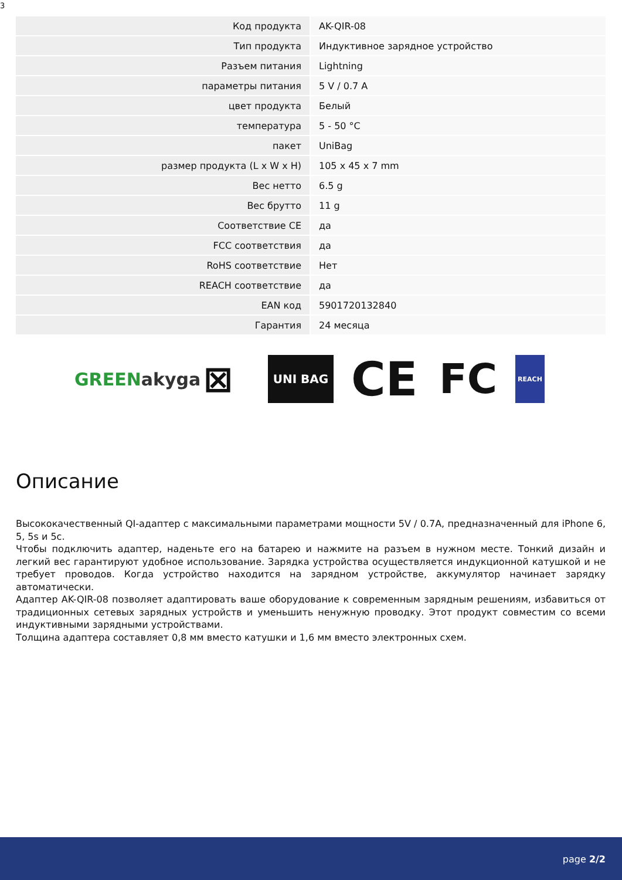3
| Код продукта | AK-QIR-08 |
| Тип продукта | Индуктивное зарядное устройство |
| Разъем питания | Lightning |
| параметры питания | 5 V / 0.7 A |
| цвет продукта | Белый |
| температура | 5 - 50 °C |
| пакет | UniBag |
| размер продукта (L x W x H) | 105 x 45 x 7 mm |
| Вес нетто | 6.5 g |
| Вес брутто | 11 g |
| Соответствие CE | да |
| FCC соответствия | да |
| RoHS соответствие | Нет |
| REACH соответствие | да |
| EAN код | 5901720132840 |
| Гарантия | 24 месяца |
GREEN akyga
⊠
UNI BAG
CE FC
REACH
Описание
Высококачественный QI-адаптер с максимальными параметрами мощности 5V / 0.7A, предназначенный для iPhone 6, 5, 5s и 5c.
Чтобы подключить адаптер, наденьте его на батарею и нажмите на разъем в нужном месте. Тонкий дизайн и легкий вес гарантируют удобное использование. Зарядка устройства осуществляется индукционной катушкой и не требует проводов. Когда устройство находится на зарядном устройстве, аккумулятор начинает зарядку автоматически.
Адаптер AK-QIR-08 позволяет адаптировать ваше оборудование к современным зарядным решениям, избавиться от традиционных сетевых зарядных устройств и уменьшить ненужную проводку. Этот продукт совместим со всеми индуктивными зарядными устройствами.
Толщина адаптера составляет 0,8 мм вместо катушки и 1,6 мм вместо электронных схем.
page 2/2